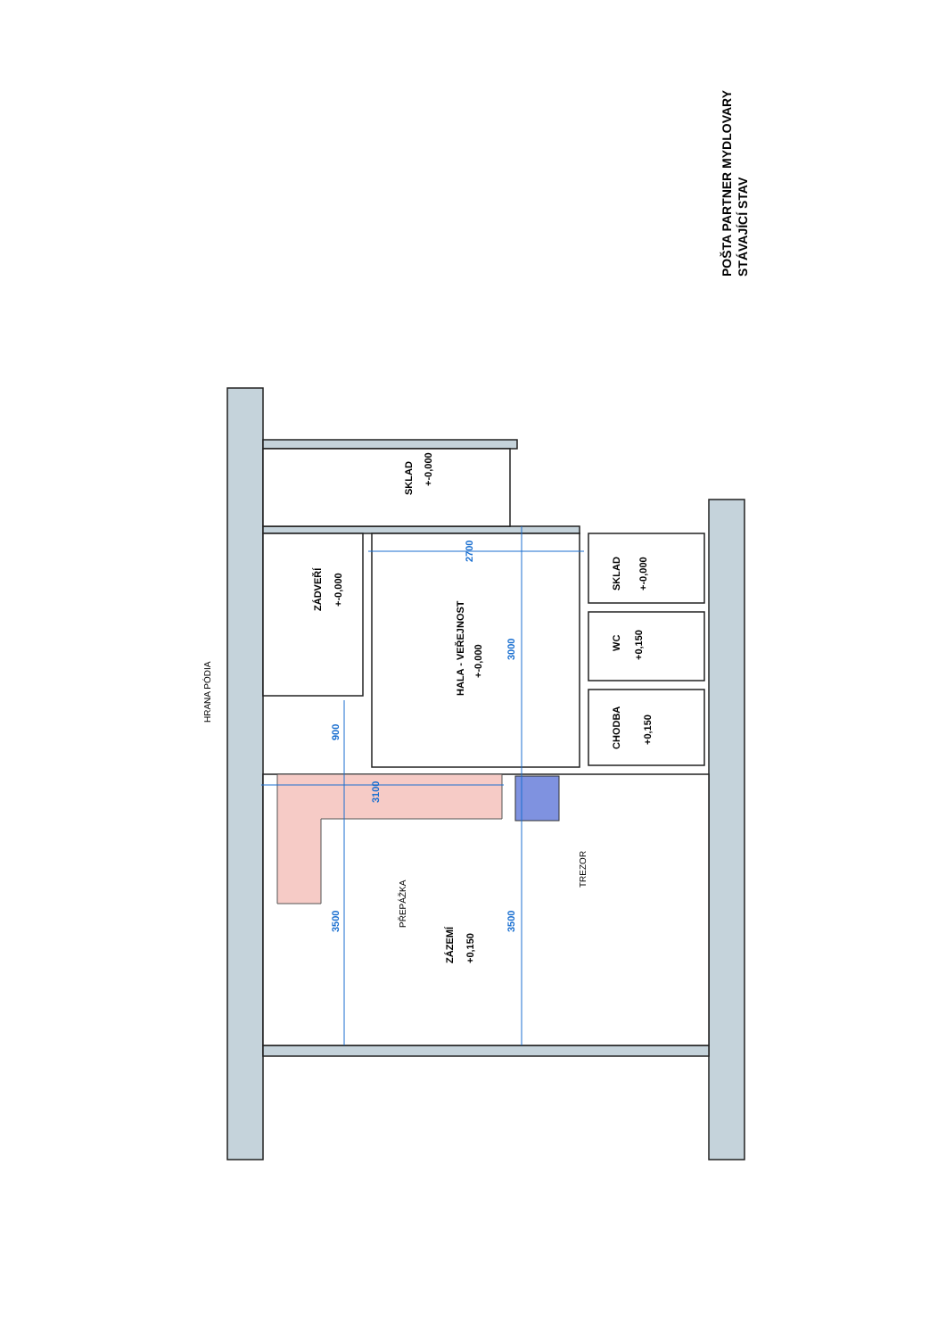SKLAD
+-0,000
ZÁDVEŘÍ
+-0,000
HALA - VEŘEJNOST
+-0,000
SKLAD
+-0,000
WC
+0,150
CHODBA
+0,150
ZÁZEMÍ
+0,150
900
3000
3500
3500
2700
3100
HRANA PÓDIA
PŘEPÁŽKA
TREZOR
POŠTA PARTNER MYDLOVARY
STÁVAJÍCÍ STAV